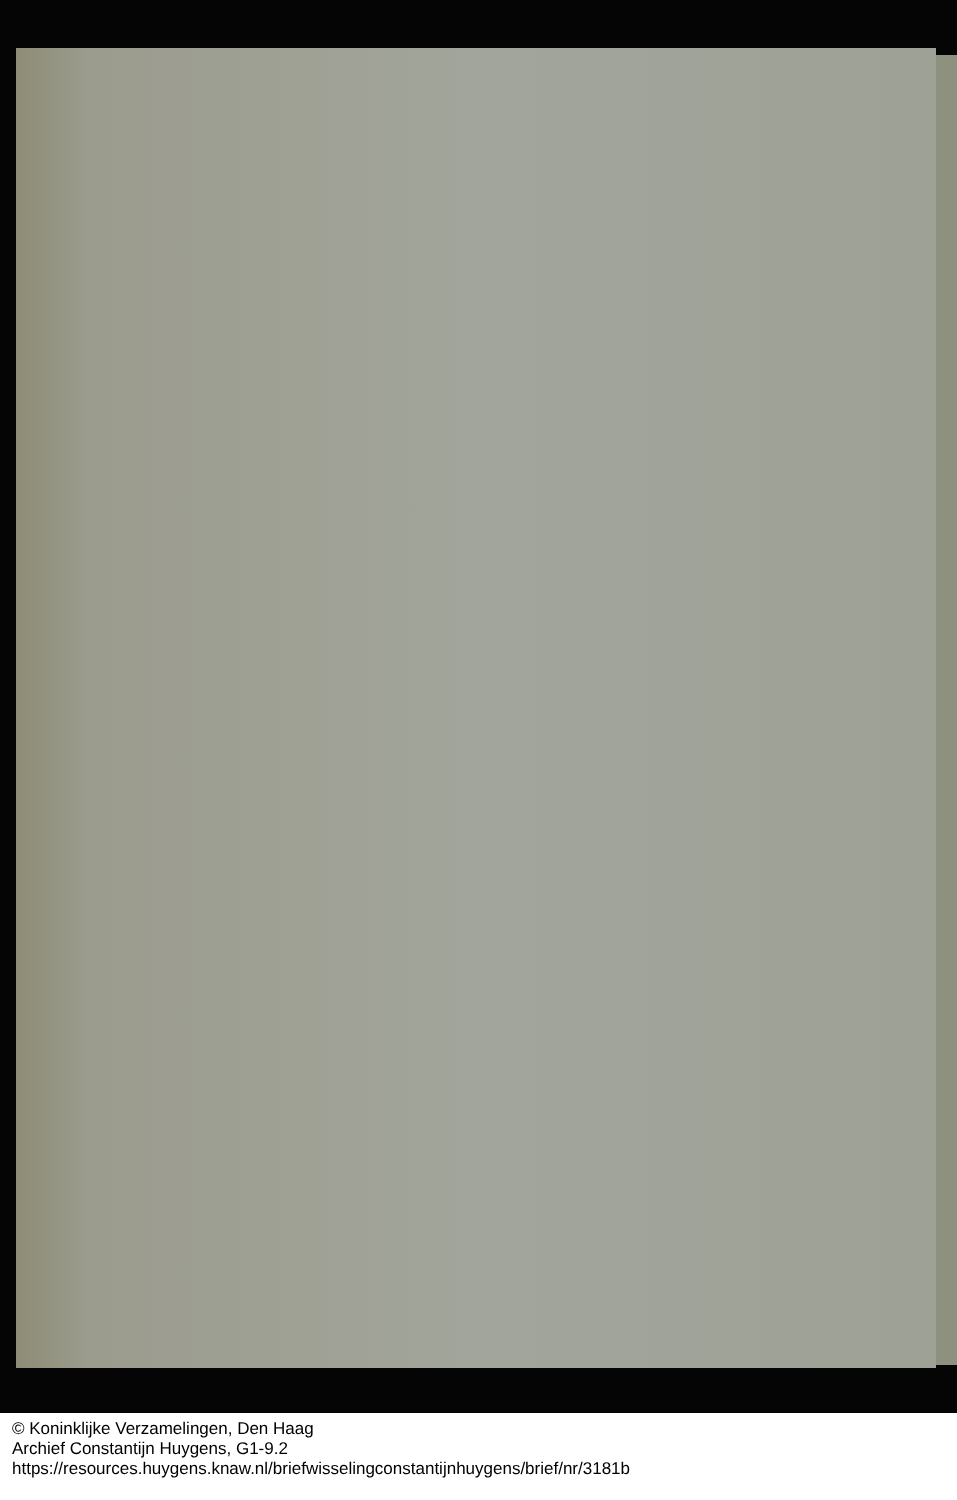© Koninklijke Verzamelingen, Den Haag
Archief Constantijn Huygens, G1-9.2
https://resources.huygens.knaw.nl/briefwisselingconstantijnhuygens/brief/nr/3181b